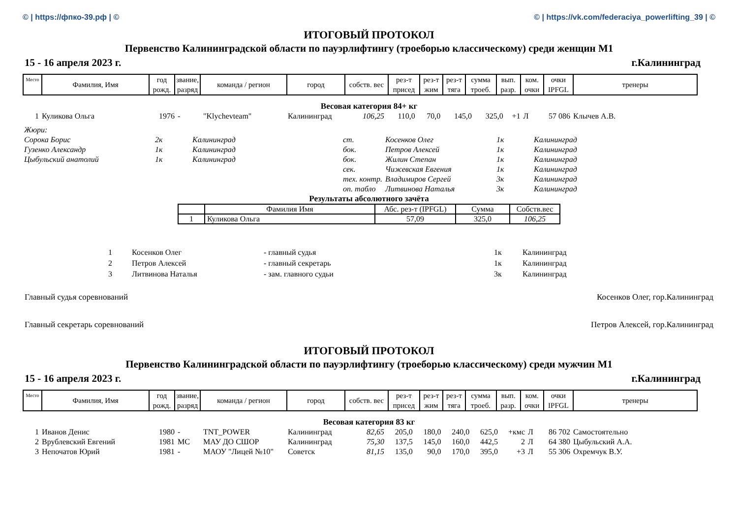© | https://фпко-39.рф | © © | https://vk.com/federaciya_powerlifting_39 | ©
ИТОГОВЫЙ ПРОТОКОЛ
Первенство Калининградской области по пауэрлифтингу (троеборью классическому) среди женщин M1
15 - 16 апреля 2023 г. г.Калининград
| Место | Фамилия, Имя | год рожд. | звание, разряд | команда / регион | город | собств. вес | рез-т присед | рез-т жим | рез-т тяга | сумма троеб. | вып. разр. | ком. очки | очки IPFGL | тренеры |
| --- | --- | --- | --- | --- | --- | --- | --- | --- | --- | --- | --- | --- | --- | --- |
Весовая категория 84+ кг
| 1 | Куликова Ольга | 1976 | - | "Klychevteam" | Калининград | 106,25 | 110,0 | 70,0 | 145,0 | 325,0 | +1 | Л | 57 086 | Клычев А.В. |
| Жюри: | | | | | | |
| Сорока Борис | 2к | Калининград | ст. | Косенков Олег | 1к | Калининград |
| Гузенко Александр | 1к | Калининград | бок. | Петров Алексей | 1к | Калининград |
| Цыбульский анатолий | 1к | Калининград | бок. | Жилин Степан | 1к | Калининград |
| | | | сек. | Чижевская Евгения | 1к | Калининград |
| | | | тех. контр. | Владимиров Сергей | 3к | Калининград |
| | | | оп. табло | Литвинова Наталья | 3к | Калининград |
Результаты абсолютного зачёта
| | Фамилия Имя | Абс. рез-т (IPFGL) | Сумма | Собств.вес |
| 1 | Куликова Ольга | 57,09 | 325,0 | 106,25 |
| 1 | Косенков Олег | - главный судья | 1к | Калининград |
| 2 | Петров Алексей | - главный секретарь | 1к | Калининград |
| 3 | Литвинова Наталья | - зам. главного судьи | 3к | Калининград |
Главный судья соревнований Косенков Олег, гор.Калининград
Главный секретарь соревнований Петров Алексей, гор.Калининград
ИТОГОВЫЙ ПРОТОКОЛ
Первенство Калининградской области по пауэрлифтингу (троеборью классическому) среди мужчин M1
15 - 16 апреля 2023 г. г.Калининград
| Место | Фамилия, Имя | год рожд. | звание, разряд | команда / регион | город | собств. вес | рез-т присед | рез-т жим | рез-т тяга | сумма троеб. | вып. разр. | ком. очки | очки IPFGL | тренеры |
| --- | --- | --- | --- | --- | --- | --- | --- | --- | --- | --- | --- | --- | --- | --- |
Весовая категория 83 кг
| 1 | Иванов Денис | 1980 | - | TNT_POWER | Калининград | 82,65 | 205,0 | 180,0 | 240,0 | 625,0 | +кмс | Л | 86 702 | Самостоятельно |
| 2 | Врублевский Евгений | 1981 | МС | МАУ ДО СШОР | Калининград | 75,30 | 137,5 | 145,0 | 160,0 | 442,5 | 2 | Л | 64 380 | Цыбульский А.А. |
| 3 | Непочатов Юрий | 1981 | - | МАОУ "Лицей №10" | Советск | 81,15 | 135,0 | 90,0 | 170,0 | 395,0 | +3 | Л | 55 306 | Охремчук В.У. |